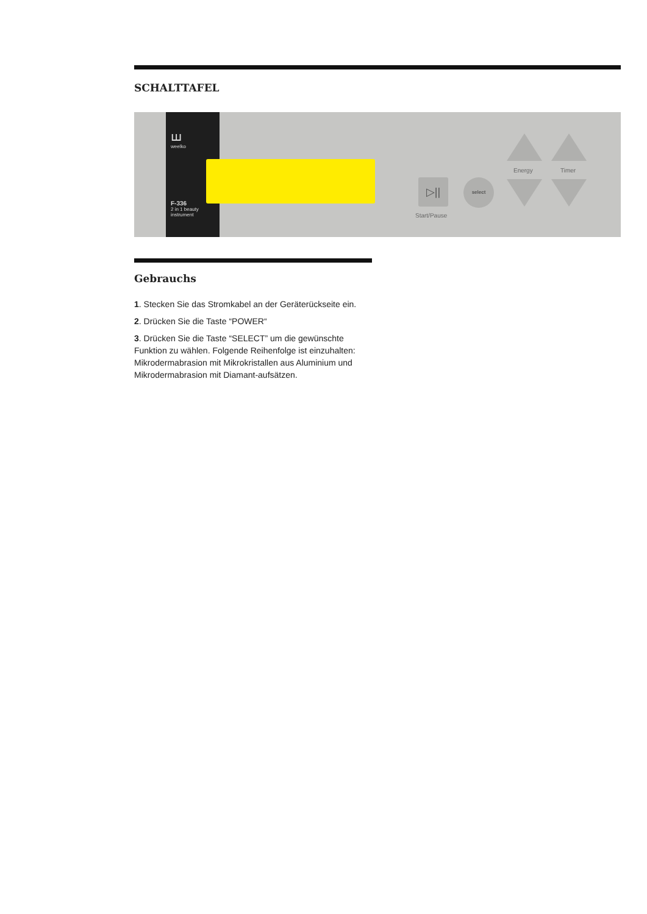SCHALTTAFEL
ꟺ
weelko
F-336
2 in 1 beauty
instrument
▷|| select
Start/Pause
Energy Timer
Gebrauchs
1. Stecken Sie das Stromkabel an der Geräterückseite ein.
2. Drücken Sie die Taste “POWER“
3. Drücken Sie die Taste “SELECT” um die gewünschte Funktion zu wählen. Folgende Reihenfolge ist einzuhalten: Mikrodermabrasion mit Mikrokristallen aus Aluminium und Mikrodermabrasion mit Diamant-aufsätzen.